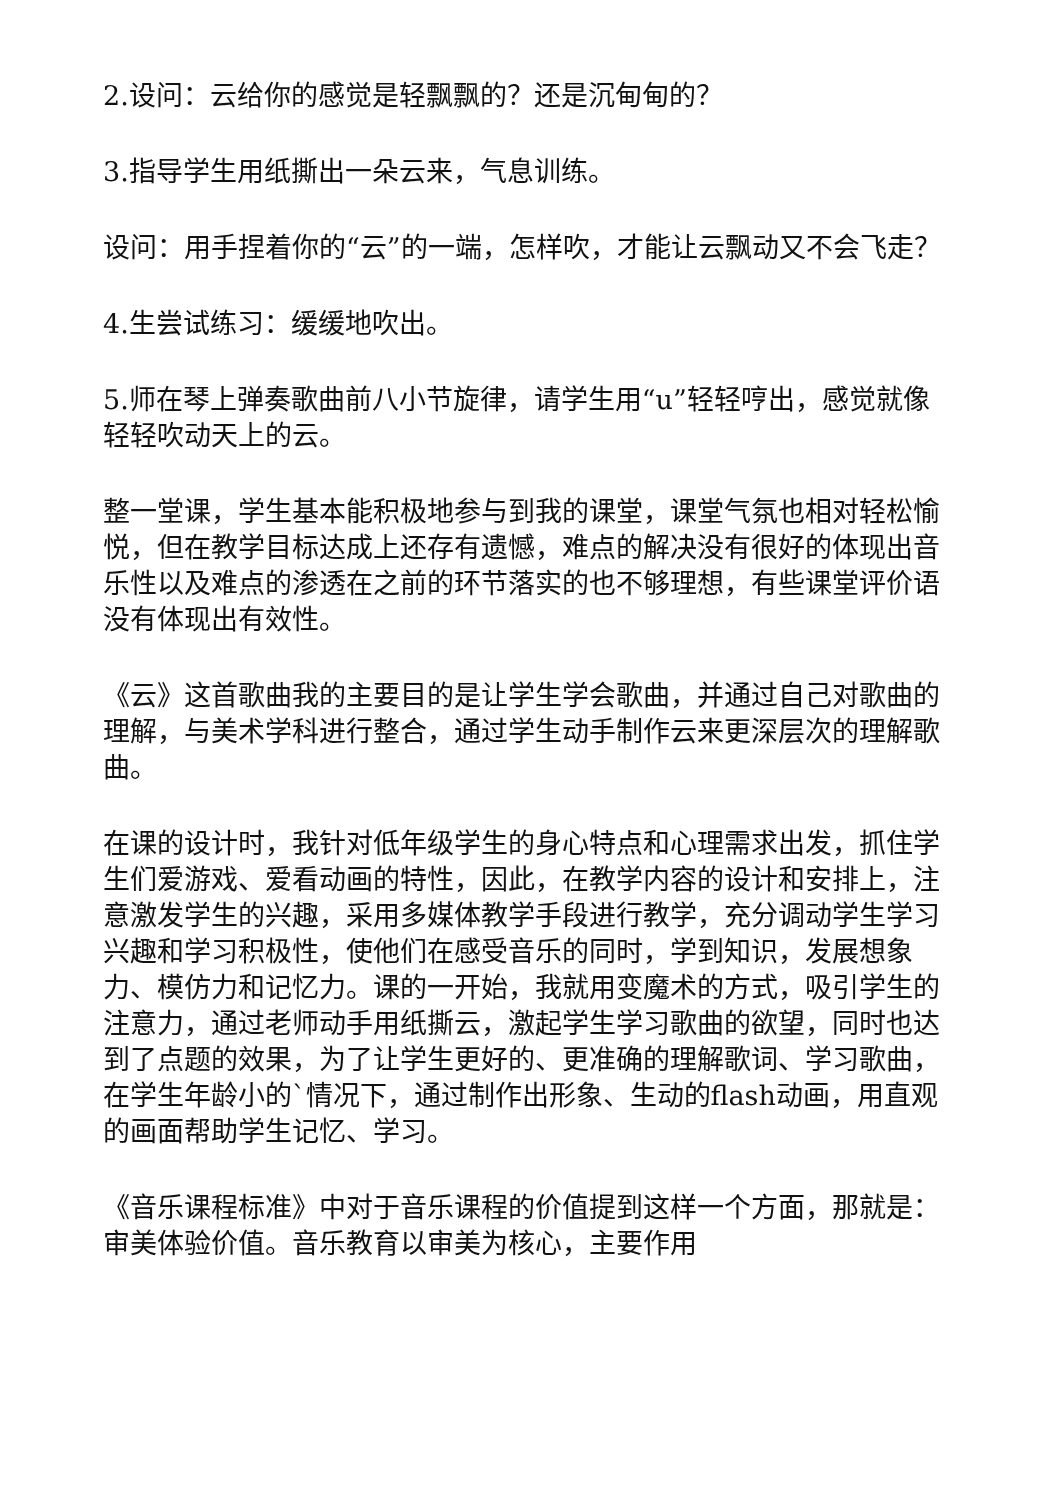2.设问：云给你的感觉是轻飘飘的？还是沉甸甸的？
3.指导学生用纸撕出一朵云来，气息训练。
设问：用手捏着你的“云”的一端，怎样吹，才能让云飘动又不会飞走？
4.生尝试练习：缓缓地吹出。
5.师在琴上弹奏歌曲前八小节旋律，请学生用“u”轻轻哼出，感觉就像轻轻吹动天上的云。
整一堂课，学生基本能积极地参与到我的课堂，课堂气氛也相对轻松愉悦，但在教学目标达成上还存有遗憾，难点的解决没有很好的体现出音乐性以及难点的渗透在之前的环节落实的也不够理想，有些课堂评价语没有体现出有效性。
《云》这首歌曲我的主要目的是让学生学会歌曲，并通过自己对歌曲的理解，与美术学科进行整合，通过学生动手制作云来更深层次的理解歌曲。
在课的设计时，我针对低年级学生的身心特点和心理需求出发，抓住学生们爱游戏、爱看动画的特性，因此，在教学内容的设计和安排上，注意激发学生的兴趣，采用多媒体教学手段进行教学，充分调动学生学习兴趣和学习积极性，使他们在感受音乐的同时，学到知识，发展想象力、模仿力和记忆力。课的一开始，我就用变魔术的方式，吸引学生的注意力，通过老师动手用纸撕云，激起学生学习歌曲的欲望，同时也达到了点题的效果，为了让学生更好的、更准确的理解歌词、学习歌曲，在学生年龄小的`情况下，通过制作出形象、生动的flash动画，用直观的画面帮助学生记忆、学习。
《音乐课程标准》中对于音乐课程的价值提到这样一个方面，那就是：审美体验价值。音乐教育以审美为核心，主要作用